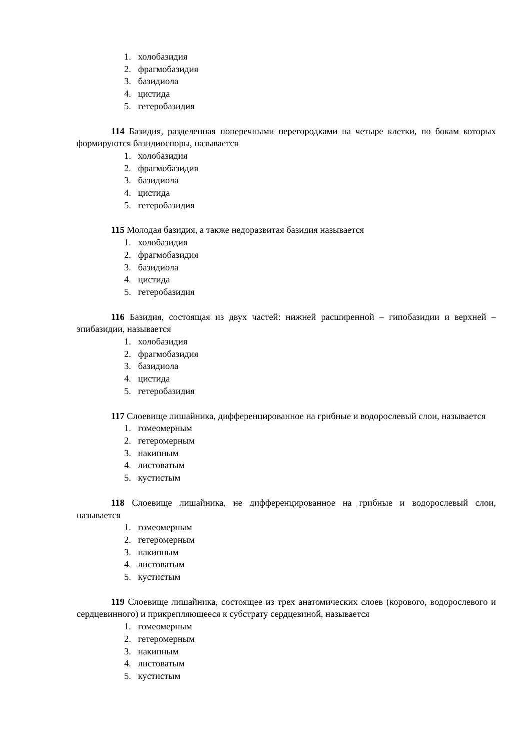1. холобазидия
2. фрагмобазидия
3. базидиола
4. цистида
5. гетеробазидия
114 Базидия, разделенная поперечными перегородками на четыре клетки, по бокам которых формируются базидиоспоры, называется
1. холобазидия
2. фрагмобазидия
3. базидиола
4. цистида
5. гетеробазидия
115 Молодая базидия, а также недоразвитая базидия называется
1. холобазидия
2. фрагмобазидия
3. базидиола
4. цистида
5. гетеробазидия
116 Базидия, состоящая из двух частей: нижней расширенной – гипобазидии и верхней – эпибазидии, называется
1. холобазидия
2. фрагмобазидия
3. базидиола
4. цистида
5. гетеробазидия
117 Слоевище лишайника, дифференцированное на грибные и водорослевый слои, называется
1. гомеомерным
2. гетеромерным
3. накипным
4. листоватым
5. кустистым
118 Слоевище лишайника, не дифференцированное на грибные и водорослевый слои, называется
1. гомеомерным
2. гетеромерным
3. накипным
4. листоватым
5. кустистым
119 Слоевище лишайника, состоящее из трех анатомических слоев (корового, водорослевого и сердцевинного) и прикрепляющееся к субстрату сердцевиной, называется
1. гомеомерным
2. гетеромерным
3. накипным
4. листоватым
5. кустистым